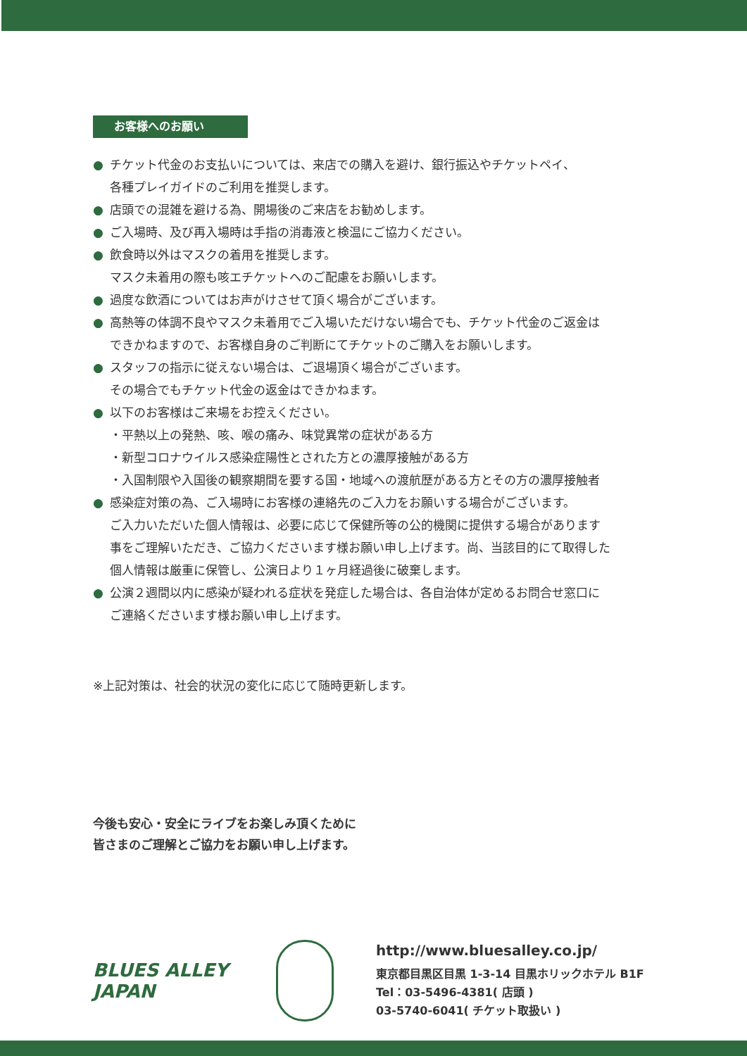お客様へのお願い
● チケット代金のお支払いについては、来店での購入を避け、銀行振込やチケットペイ、
各種プレイガイドのご利用を推奨します。
● 店頭での混雑を避ける為、開場後のご来店をお勧めします。
● ご入場時、及び再入場時は手指の消毒液と検温にご協力ください。
● 飲食時以外はマスクの着用を推奨します。
マスク未着用の際も咳エチケットへのご配慮をお願いします。
● 過度な飲酒についてはお声がけさせて頂く場合がございます。
● 高熱等の体調不良やマスク未着用でご入場いただけない場合でも、チケット代金のご返金は
できかねますので、お客様自身のご判断にてチケットのご購入をお願いします。
● スタッフの指示に従えない場合は、ご退場頂く場合がございます。
その場合でもチケット代金の返金はできかねます。
● 以下のお客様はご来場をお控えください。
・平熱以上の発熱、咳、喉の痛み、味覚異常の症状がある方
・新型コロナウイルス感染症陽性とされた方との濃厚接触がある方
・入国制限や入国後の観察期間を要する国・地域への渡航歴がある方とその方の濃厚接触者
● 感染症対策の為、ご入場時にお客様の連絡先のご入力をお願いする場合がございます。
ご入力いただいた個人情報は、必要に応じて保健所等の公的機関に提供する場合があります
事をご理解いただき、ご協力くださいます様お願い申し上げます。尚、当該目的にて取得した
個人情報は厳重に保管し、公演日より１ヶ月経過後に破棄します。
● 公演２週間以内に感染が疑われる症状を発症した場合は、各自治体が定めるお問合せ窓口に
ご連絡くださいます様お願い申し上げます。
※上記対策は、社会的状況の変化に応じて随時更新します。
今後も安心・安全にライブをお楽しみ頂くために
皆さまのご理解とご協力をお願い申し上げます。
BLUES ALLEY JAPAN
http://www.bluesalley.co.jp/
東京都目黒区目黒 1-3-14 目黒ホリックホテル B1F
Tel：03-5496-4381( 店頭 )
03-5740-6041( チケット取扱い )